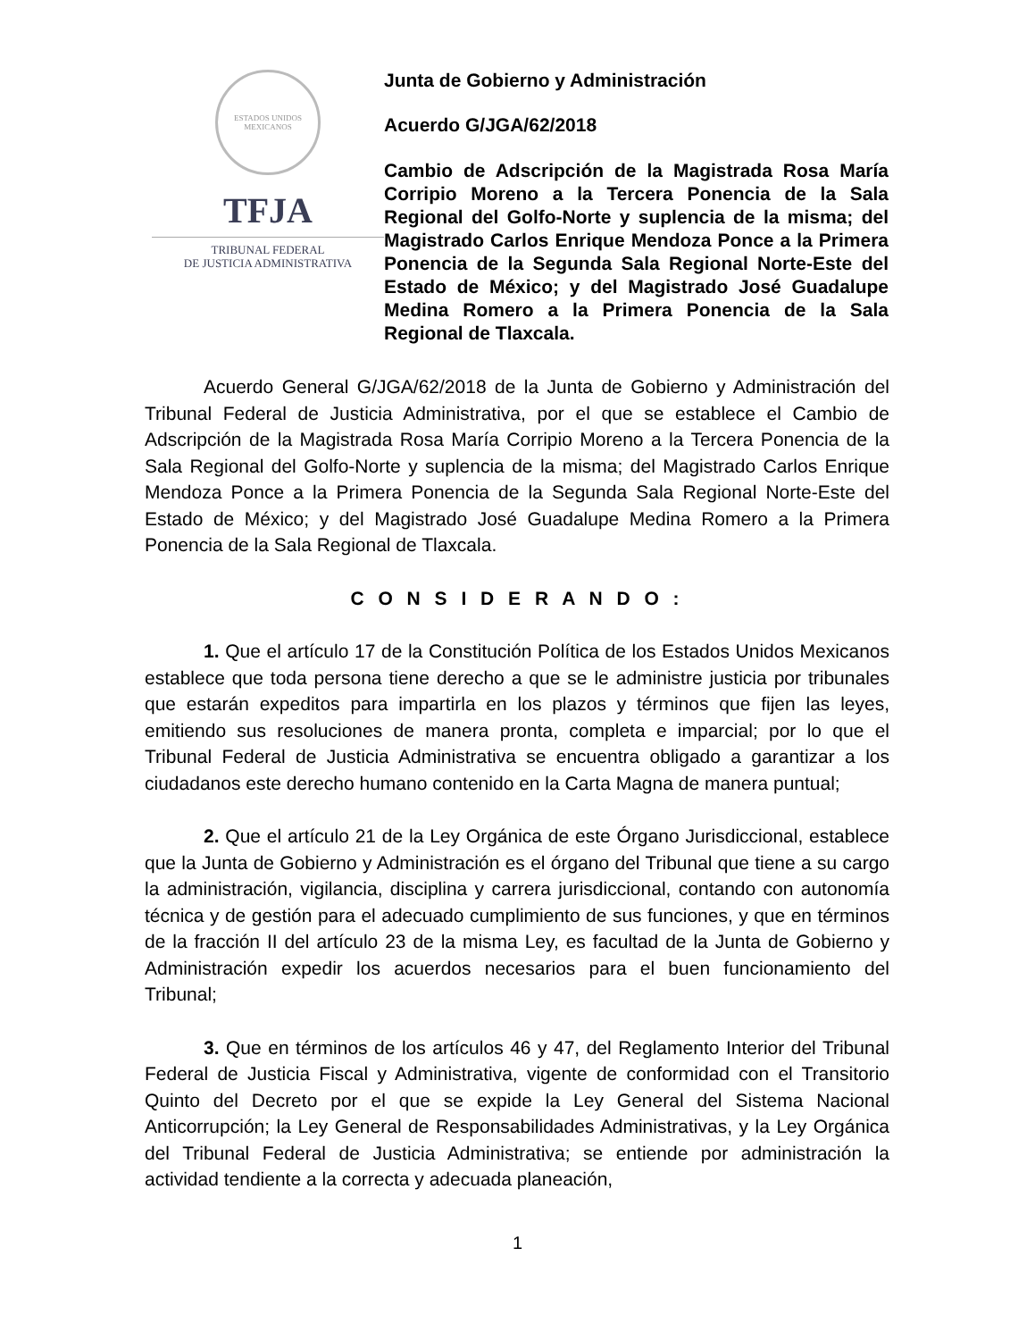ESTADOS UNIDOS MEXICANOS
TFJA
TRIBUNAL FEDERAL
DE JUSTICIA ADMINISTRATIVA
Junta de Gobierno y Administración
Acuerdo G/JGA/62/2018
Cambio de Adscripción de la Magistrada Rosa María Corripio Moreno a la Tercera Ponencia de la Sala Regional del Golfo-Norte y suplencia de la misma; del Magistrado Carlos Enrique Mendoza Ponce a la Primera Ponencia de la Segunda Sala Regional Norte-Este del Estado de México; y del Magistrado José Guadalupe Medina Romero a la Primera Ponencia de la Sala Regional de Tlaxcala.
Acuerdo General G/JGA/62/2018 de la Junta de Gobierno y Administración del Tribunal Federal de Justicia Administrativa, por el que se establece el Cambio de Adscripción de la Magistrada Rosa María Corripio Moreno a la Tercera Ponencia de la Sala Regional del Golfo-Norte y suplencia de la misma; del Magistrado Carlos Enrique Mendoza Ponce a la Primera Ponencia de la Segunda Sala Regional Norte-Este del Estado de México; y del Magistrado José Guadalupe Medina Romero a la Primera Ponencia de la Sala Regional de Tlaxcala.
C O N S I D E R A N D O :
1. Que el artículo 17 de la Constitución Política de los Estados Unidos Mexicanos establece que toda persona tiene derecho a que se le administre justicia por tribunales que estarán expeditos para impartirla en los plazos y términos que fijen las leyes, emitiendo sus resoluciones de manera pronta, completa e imparcial; por lo que el Tribunal Federal de Justicia Administrativa se encuentra obligado a garantizar a los ciudadanos este derecho humano contenido en la Carta Magna de manera puntual;
2. Que el artículo 21 de la Ley Orgánica de este Órgano Jurisdiccional, establece que la Junta de Gobierno y Administración es el órgano del Tribunal que tiene a su cargo la administración, vigilancia, disciplina y carrera jurisdiccional, contando con autonomía técnica y de gestión para el adecuado cumplimiento de sus funciones, y que en términos de la fracción II del artículo 23 de la misma Ley, es facultad de la Junta de Gobierno y Administración expedir los acuerdos necesarios para el buen funcionamiento del Tribunal;
3. Que en términos de los artículos 46 y 47, del Reglamento Interior del Tribunal Federal de Justicia Fiscal y Administrativa, vigente de conformidad con el Transitorio Quinto del Decreto por el que se expide la Ley General del Sistema Nacional Anticorrupción; la Ley General de Responsabilidades Administrativas, y la Ley Orgánica del Tribunal Federal de Justicia Administrativa; se entiende por administración la actividad tendiente a la correcta y adecuada planeación,
1